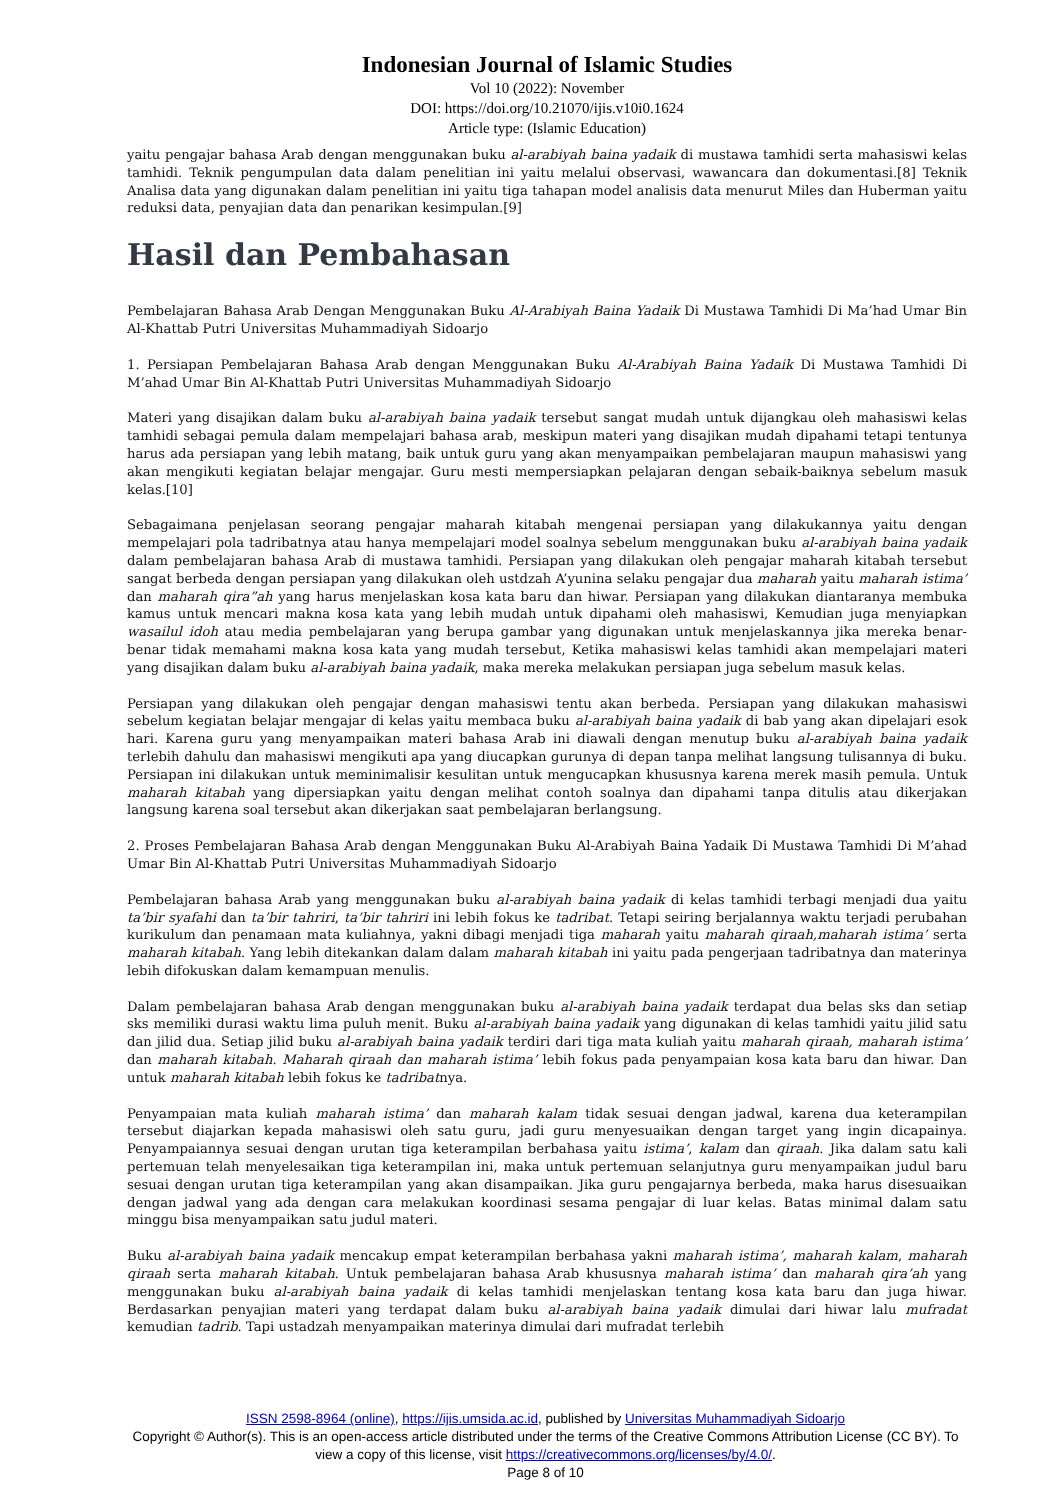Indonesian Journal of Islamic Studies
Vol 10 (2022): November
DOI: https://doi.org/10.21070/ijis.v10i0.1624
Article type: (Islamic Education)
yaitu pengajar bahasa Arab dengan menggunakan buku al-arabiyah baina yadaik di mustawa tamhidi serta mahasiswi kelas tamhidi. Teknik pengumpulan data dalam penelitian ini yaitu melalui observasi, wawancara dan dokumentasi.[8] Teknik Analisa data yang digunakan dalam penelitian ini yaitu tiga tahapan model analisis data menurut Miles dan Huberman yaitu reduksi data, penyajian data dan penarikan kesimpulan.[9]
Hasil dan Pembahasan
Pembelajaran Bahasa Arab Dengan Menggunakan Buku Al-Arabiyah Baina Yadaik Di Mustawa Tamhidi Di Ma’had Umar Bin Al-Khattab Putri Universitas Muhammadiyah Sidoarjo
1. Persiapan Pembelajaran Bahasa Arab dengan Menggunakan Buku Al-Arabiyah Baina Yadaik Di Mustawa Tamhidi Di M’ahad Umar Bin Al-Khattab Putri Universitas Muhammadiyah Sidoarjo
Materi yang disajikan dalam buku al-arabiyah baina yadaik tersebut sangat mudah untuk dijangkau oleh mahasiswi kelas tamhidi sebagai pemula dalam mempelajari bahasa arab, meskipun materi yang disajikan mudah dipahami tetapi tentunya harus ada persiapan yang lebih matang, baik untuk guru yang akan menyampaikan pembelajaran maupun mahasiswi yang akan mengikuti kegiatan belajar mengajar. Guru mesti mempersiapkan pelajaran dengan sebaik-baiknya sebelum masuk kelas.[10]
Sebagaimana penjelasan seorang pengajar maharah kitabah mengenai persiapan yang dilakukannya yaitu dengan mempelajari pola tadribatnya atau hanya mempelajari model soalnya sebelum menggunakan buku al-arabiyah baina yadaik dalam pembelajaran bahasa Arab di mustawa tamhidi. Persiapan yang dilakukan oleh pengajar maharah kitabah tersebut sangat berbeda dengan persiapan yang dilakukan oleh ustdzah A’yunina selaku pengajar dua maharah yaitu maharah istima’ dan maharah qira”ah yang harus menjelaskan kosa kata baru dan hiwar. Persiapan yang dilakukan diantaranya membuka kamus untuk mencari makna kosa kata yang lebih mudah untuk dipahami oleh mahasiswi, Kemudian juga menyiapkan wasailul idoh atau media pembelajaran yang berupa gambar yang digunakan untuk menjelaskannya jika mereka benar-benar tidak memahami makna kosa kata yang mudah tersebut, Ketika mahasiswi kelas tamhidi akan mempelajari materi yang disajikan dalam buku al-arabiyah baina yadaik, maka mereka melakukan persiapan juga sebelum masuk kelas.
Persiapan yang dilakukan oleh pengajar dengan mahasiswi tentu akan berbeda. Persiapan yang dilakukan mahasiswi sebelum kegiatan belajar mengajar di kelas yaitu membaca buku al-arabiyah baina yadaik di bab yang akan dipelajari esok hari. Karena guru yang menyampaikan materi bahasa Arab ini diawali dengan menutup buku al-arabiyah baina yadaik terlebih dahulu dan mahasiswi mengikuti apa yang diucapkan gurunya di depan tanpa melihat langsung tulisannya di buku. Persiapan ini dilakukan untuk meminimalisir kesulitan untuk mengucapkan khususnya karena merek masih pemula. Untuk maharah kitabah yang dipersiapkan yaitu dengan melihat contoh soalnya dan dipahami tanpa ditulis atau dikerjakan langsung karena soal tersebut akan dikerjakan saat pembelajaran berlangsung.
2. Proses Pembelajaran Bahasa Arab dengan Menggunakan Buku Al-Arabiyah Baina Yadaik Di Mustawa Tamhidi Di M’ahad Umar Bin Al-Khattab Putri Universitas Muhammadiyah Sidoarjo
Pembelajaran bahasa Arab yang menggunakan buku al-arabiyah baina yadaik di kelas tamhidi terbagi menjadi dua yaitu ta’bir syafahi dan ta’bir tahriri, ta’bir tahriri ini lebih fokus ke tadribat. Tetapi seiring berjalannya waktu terjadi perubahan kurikulum dan penamaan mata kuliahnya, yakni dibagi menjadi tiga maharah yaitu maharah qiraah,maharah istima’ serta maharah kitabah. Yang lebih ditekankan dalam dalam maharah kitabah ini yaitu pada pengerjaan tadribatnya dan materinya lebih difokuskan dalam kemampuan menulis.
Dalam pembelajaran bahasa Arab dengan menggunakan buku al-arabiyah baina yadaik terdapat dua belas sks dan setiap sks memiliki durasi waktu lima puluh menit. Buku al-arabiyah baina yadaik yang digunakan di kelas tamhidi yaitu jilid satu dan jilid dua. Setiap jilid buku al-arabiyah baina yadaik terdiri dari tiga mata kuliah yaitu maharah qiraah, maharah istima’ dan maharah kitabah. Maharah qiraah dan maharah istima’ lebih fokus pada penyampaian kosa kata baru dan hiwar. Dan untuk maharah kitabah lebih fokus ke tadribatnya.
Penyampaian mata kuliah maharah istima’ dan maharah kalam tidak sesuai dengan jadwal, karena dua keterampilan tersebut diajarkan kepada mahasiswi oleh satu guru, jadi guru menyesuaikan dengan target yang ingin dicapainya. Penyampaiannya sesuai dengan urutan tiga keterampilan berbahasa yaitu istima’, kalam dan qiraah. Jika dalam satu kali pertemuan telah menyelesaikan tiga keterampilan ini, maka untuk pertemuan selanjutnya guru menyampaikan judul baru sesuai dengan urutan tiga keterampilan yang akan disampaikan. Jika guru pengajarnya berbeda, maka harus disesuaikan dengan jadwal yang ada dengan cara melakukan koordinasi sesama pengajar di luar kelas. Batas minimal dalam satu minggu bisa menyampaikan satu judul materi.
Buku al-arabiyah baina yadaik mencakup empat keterampilan berbahasa yakni maharah istima’, maharah kalam, maharah qiraah serta maharah kitabah. Untuk pembelajaran bahasa Arab khususnya maharah istima’ dan maharah qira’ah yang menggunakan buku al-arabiyah baina yadaik di kelas tamhidi menjelaskan tentang kosa kata baru dan juga hiwar. Berdasarkan penyajian materi yang terdapat dalam buku al-arabiyah baina yadaik dimulai dari hiwar lalu mufradat kemudian tadrib. Tapi ustadzah menyampaikan materinya dimulai dari mufradat terlebih
ISSN 2598-8964 (online), https://ijis.umsida.ac.id, published by Universitas Muhammadiyah Sidoarjo
Copyright © Author(s). This is an open-access article distributed under the terms of the Creative Commons Attribution License (CC BY). To view a copy of this license, visit https://creativecommons.org/licenses/by/4.0/.
Page 8 of 10